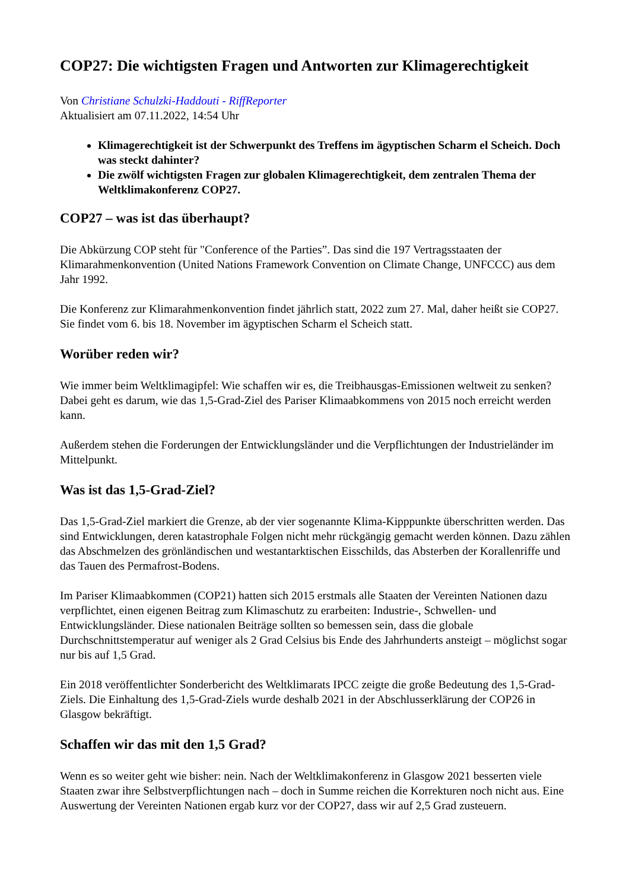COP27: Die wichtigsten Fragen und Antworten zur Klimagerechtigkeit
Von Christiane Schulzki-Haddouti - RiffReporter
Aktualisiert am 07.11.2022, 14:54 Uhr
Klimagerechtigkeit ist der Schwerpunkt des Treffens im ägyptischen Scharm el Scheich. Doch was steckt dahinter?
Die zwölf wichtigsten Fragen zur globalen Klimagerechtigkeit, dem zentralen Thema der Weltklimakonferenz COP27.
COP27 – was ist das überhaupt?
Die Abkürzung COP steht für "Conference of the Parties”. Das sind die 197 Vertragsstaaten der Klimarahmenkonvention (United Nations Framework Convention on Climate Change, UNFCCC) aus dem Jahr 1992.
Die Konferenz zur Klimarahmenkonvention findet jährlich statt, 2022 zum 27. Mal, daher heißt sie COP27. Sie findet vom 6. bis 18. November im ägyptischen Scharm el Scheich statt.
Worüber reden wir?
Wie immer beim Weltklimagipfel: Wie schaffen wir es, die Treibhausgas-Emissionen weltweit zu senken? Dabei geht es darum, wie das 1,5-Grad-Ziel des Pariser Klimaabkommens von 2015 noch erreicht werden kann.
Außerdem stehen die Forderungen der Entwicklungsländer und die Verpflichtungen der Industrieländer im Mittelpunkt.
Was ist das 1,5-Grad-Ziel?
Das 1,5-Grad-Ziel markiert die Grenze, ab der vier sogenannte Klima-Kipppunkte überschritten werden. Das sind Entwicklungen, deren katastrophale Folgen nicht mehr rückgängig gemacht werden können. Dazu zählen das Abschmelzen des grönländischen und westantarktischen Eisschilds, das Absterben der Korallenriffe und das Tauen des Permafrost-Bodens.
Im Pariser Klimaabkommen (COP21) hatten sich 2015 erstmals alle Staaten der Vereinten Nationen dazu verpflichtet, einen eigenen Beitrag zum Klimaschutz zu erarbeiten: Industrie-, Schwellen- und Entwicklungsländer. Diese nationalen Beiträge sollten so bemessen sein, dass die globale Durchschnittstemperatur auf weniger als 2 Grad Celsius bis Ende des Jahrhunderts ansteigt – möglichst sogar nur bis auf 1,5 Grad.
Ein 2018 veröffentlichter Sonderbericht des Weltklimarats IPCC zeigte die große Bedeutung des 1,5-Grad-Ziels. Die Einhaltung des 1,5-Grad-Ziels wurde deshalb 2021 in der Abschlusserklärung der COP26 in Glasgow bekräftigt.
Schaffen wir das mit den 1,5 Grad?
Wenn es so weiter geht wie bisher: nein. Nach der Weltklimakonferenz in Glasgow 2021 besserten viele Staaten zwar ihre Selbstverpflichtungen nach – doch in Summe reichen die Korrekturen noch nicht aus. Eine Auswertung der Vereinten Nationen ergab kurz vor der COP27, dass wir auf 2,5 Grad zusteuern.